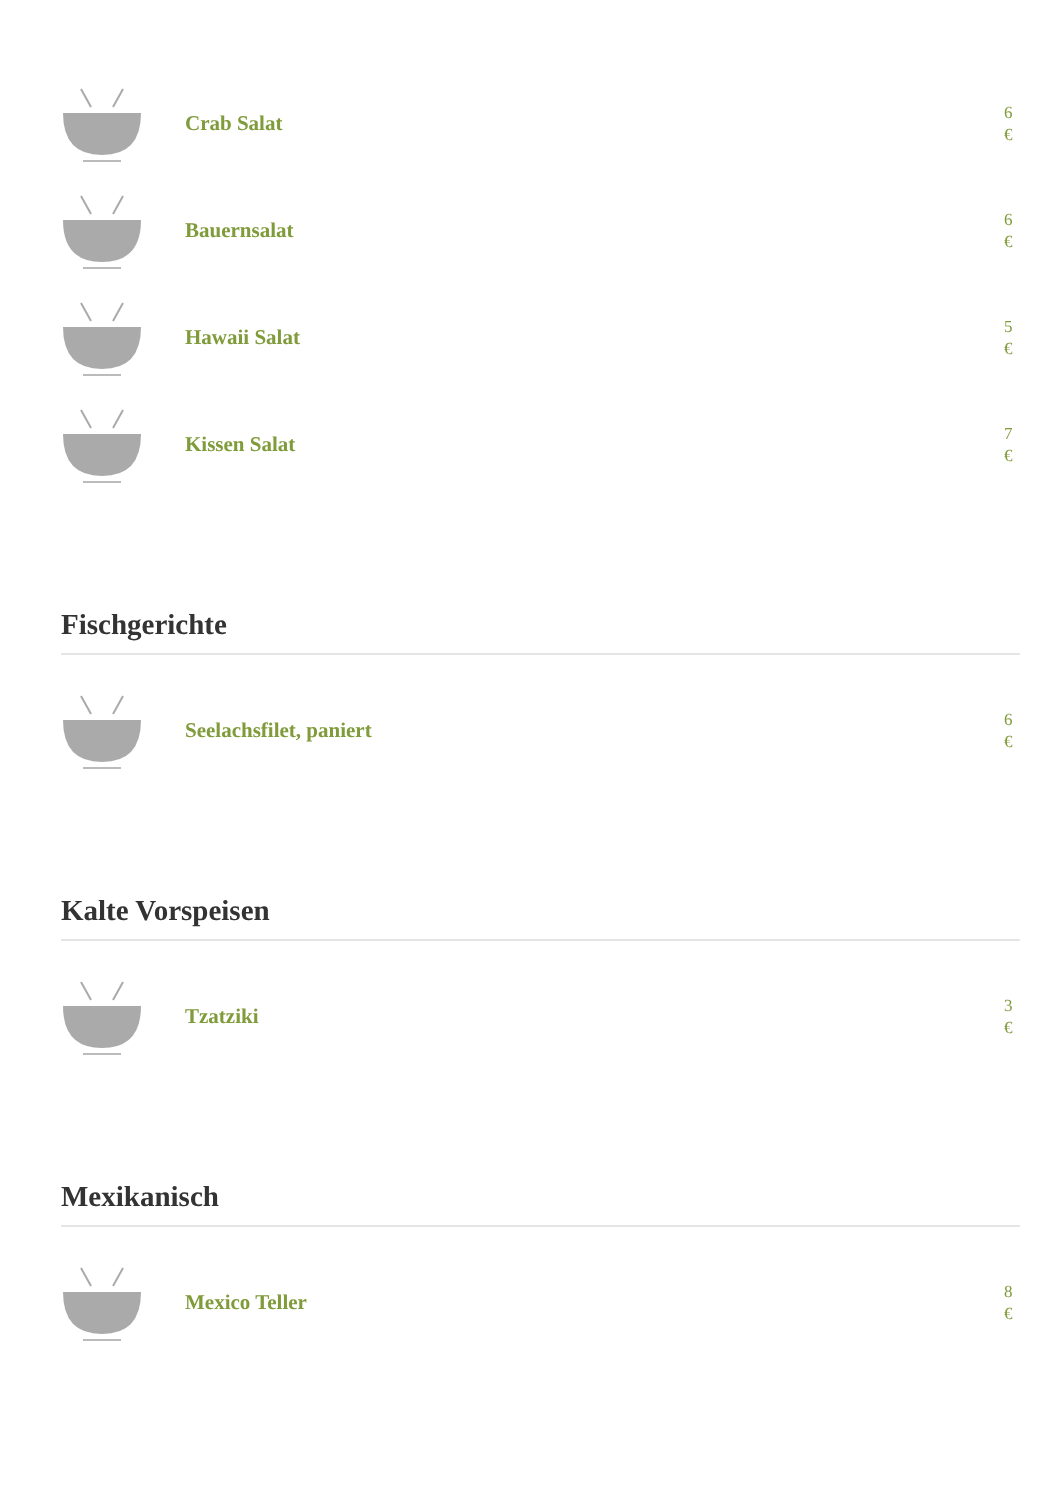Crab Salat
6 €
Bauernsalat
6 €
Hawaii Salat
5 €
Kissen Salat
7 €
Fischgerichte
Seelachsfilet, paniert
6 €
Kalte Vorspeisen
Tzatziki
3 €
Mexikanisch
Mexico Teller
8 €